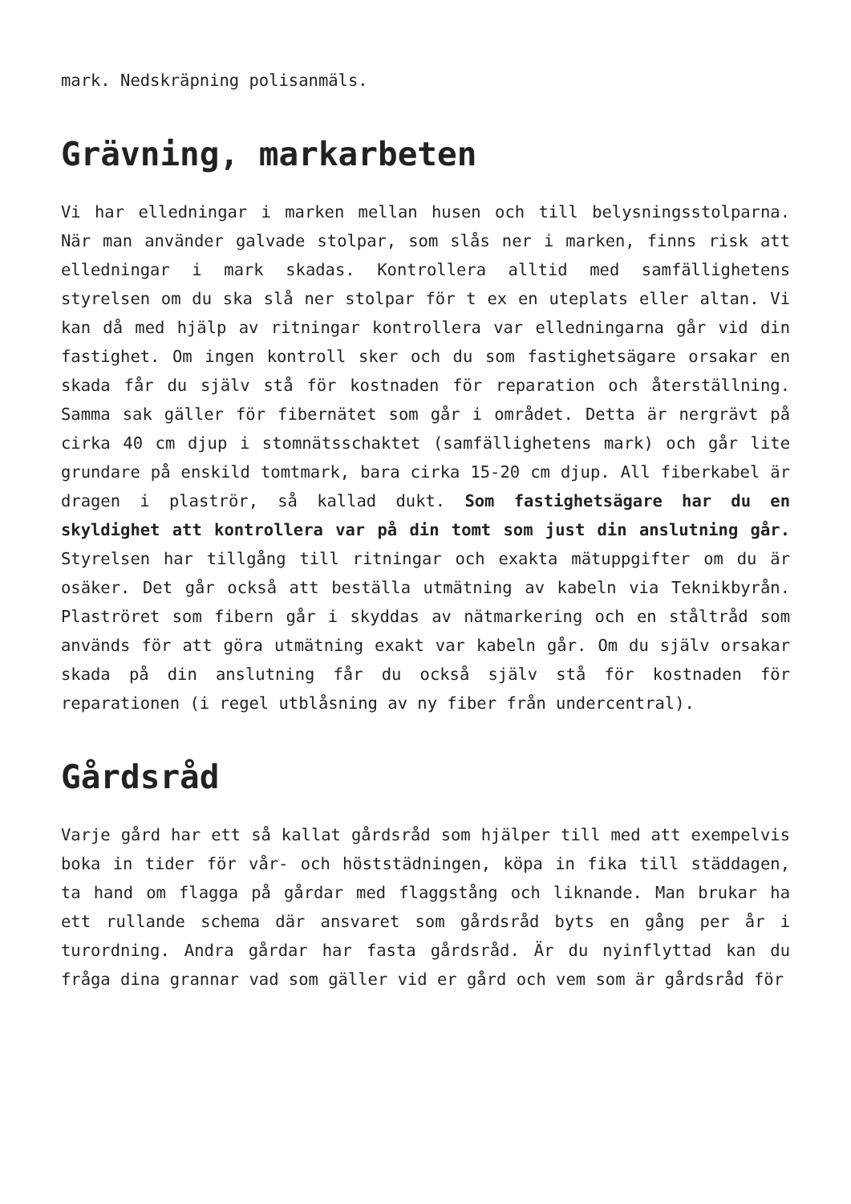mark. Nedskräpning polisanmäls.
Grävning, markarbeten
Vi har elledningar i marken mellan husen och till belysningsstolparna. När man använder galvade stolpar, som slås ner i marken, finns risk att elledningar i mark skadas. Kontrollera alltid med samfällighetens styrelsen om du ska slå ner stolpar för t ex en uteplats eller altan. Vi kan då med hjälp av ritningar kontrollera var elledningarna går vid din fastighet. Om ingen kontroll sker och du som fastighetsägare orsakar en skada får du själv stå för kostnaden för reparation och återställning. Samma sak gäller för fibernätet som går i området. Detta är nergrävt på cirka 40 cm djup i stomnätsschaktet (samfällighetens mark) och går lite grundare på enskild tomtmark, bara cirka 15-20 cm djup. All fiberkabel är dragen i plaströr, så kallad dukt. Som fastighetsägare har du en skyldighet att kontrollera var på din tomt som just din anslutning går. Styrelsen har tillgång till ritningar och exakta mätuppgifter om du är osäker. Det går också att beställa utmätning av kabeln via Teknikbyrån. Plaströret som fibern går i skyddas av nätmarkering och en ståltråd som används för att göra utmätning exakt var kabeln går. Om du själv orsakar skada på din anslutning får du också själv stå för kostnaden för reparationen (i regel utblåsning av ny fiber från undercentral).
Gårdsråd
Varje gård har ett så kallat gårdsråd som hjälper till med att exempelvis boka in tider för vår- och höststädningen, köpa in fika till städdagen, ta hand om flagga på gårdar med flaggstång och liknande. Man brukar ha ett rullande schema där ansvaret som gårdsråd byts en gång per år i turordning. Andra gårdar har fasta gårdsråd. Är du nyinflyttad kan du fråga dina grannar vad som gäller vid er gård och vem som är gårdsråd för